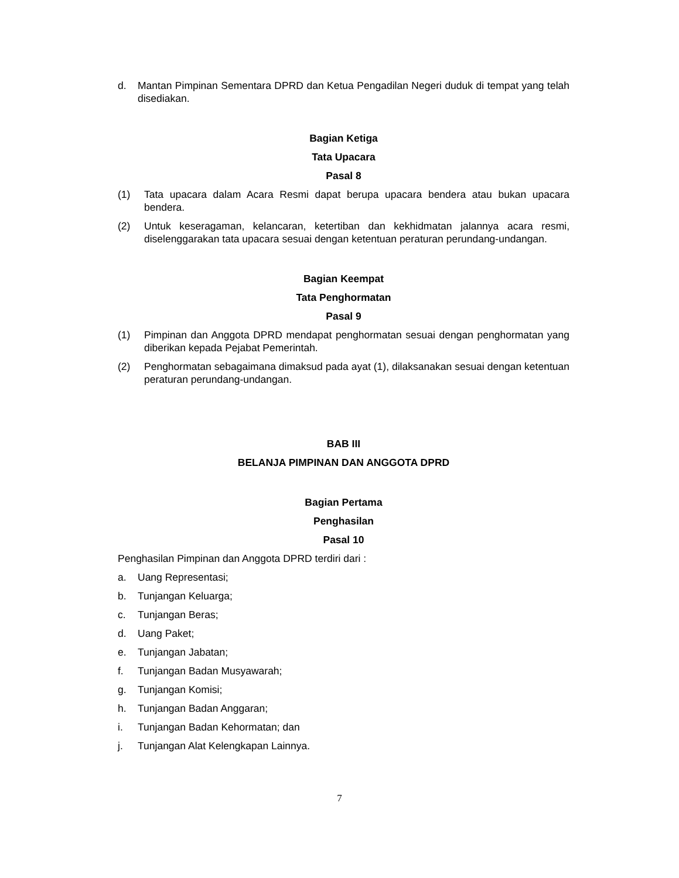d. Mantan Pimpinan Sementara DPRD dan Ketua Pengadilan Negeri duduk di tempat yang telah disediakan.
Bagian Ketiga
Tata Upacara
Pasal 8
(1) Tata upacara dalam Acara Resmi dapat berupa upacara bendera atau bukan upacara bendera.
(2) Untuk keseragaman, kelancaran, ketertiban dan kekhidmatan jalannya acara resmi, diselenggarakan tata upacara sesuai dengan ketentuan peraturan perundang-undangan.
Bagian Keempat
Tata Penghormatan
Pasal 9
(1) Pimpinan dan Anggota DPRD mendapat penghormatan sesuai dengan penghormatan yang diberikan kepada Pejabat Pemerintah.
(2) Penghormatan sebagaimana dimaksud pada ayat (1), dilaksanakan sesuai dengan ketentuan peraturan perundang-undangan.
BAB III
BELANJA PIMPINAN DAN ANGGOTA DPRD
Bagian Pertama
Penghasilan
Pasal 10
Penghasilan Pimpinan dan Anggota DPRD terdiri dari :
a. Uang Representasi;
b. Tunjangan Keluarga;
c. Tunjangan Beras;
d. Uang Paket;
e. Tunjangan Jabatan;
f. Tunjangan Badan Musyawarah;
g. Tunjangan Komisi;
h. Tunjangan Badan Anggaran;
i. Tunjangan Badan Kehormatan; dan
j. Tunjangan Alat Kelengkapan Lainnya.
7